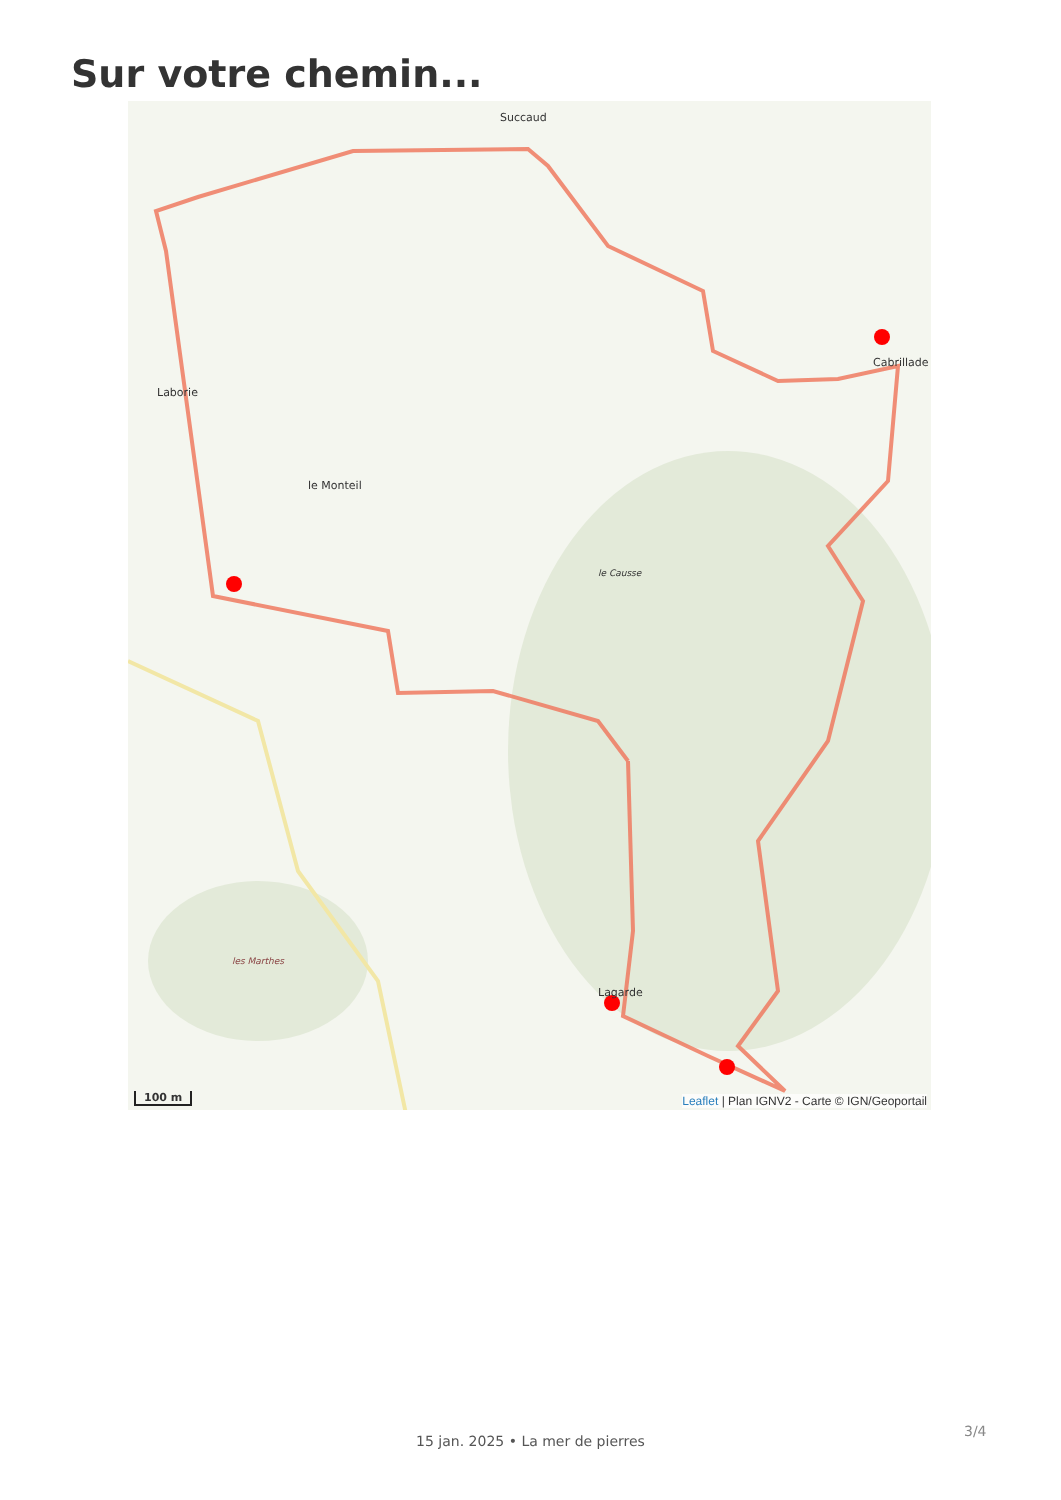Sur votre chemin...
Succaud
Cabrillade
Laborie
le Monteil
le Causse
les Marthes
Lagarde
100 m
Leaflet | Plan IGNV2 - Carte © IGN/Geoportail
3/4
15 jan. 2025 • La mer de pierres